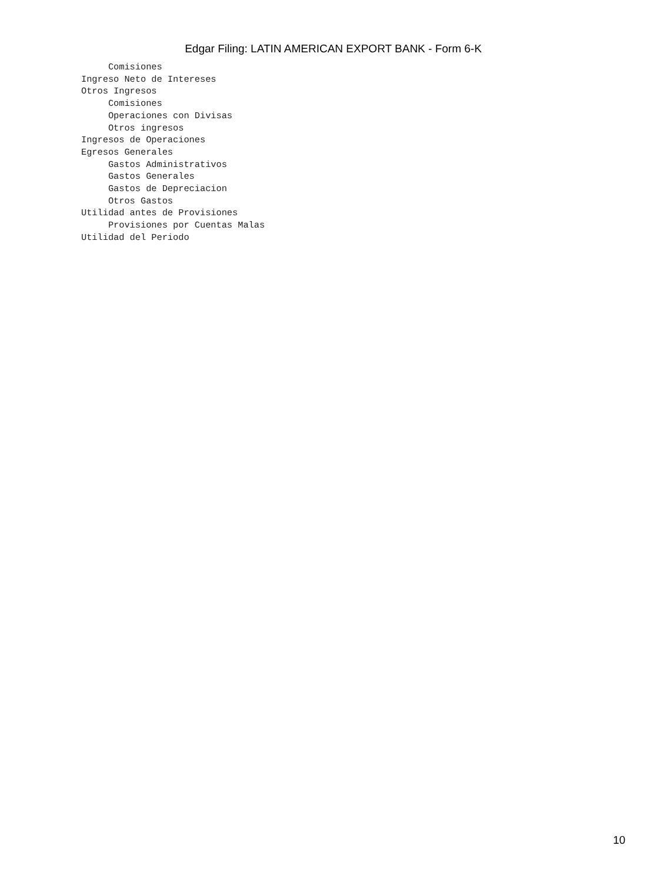Edgar Filing: LATIN AMERICAN EXPORT BANK - Form 6-K
     Comisiones
Ingreso Neto de Intereses
Otros Ingresos
     Comisiones
     Operaciones con Divisas
     Otros ingresos
Ingresos de Operaciones
Egresos Generales
     Gastos Administrativos
     Gastos Generales
     Gastos de Depreciacion
     Otros Gastos
Utilidad antes de Provisiones
     Provisiones por Cuentas Malas
Utilidad del Periodo
10